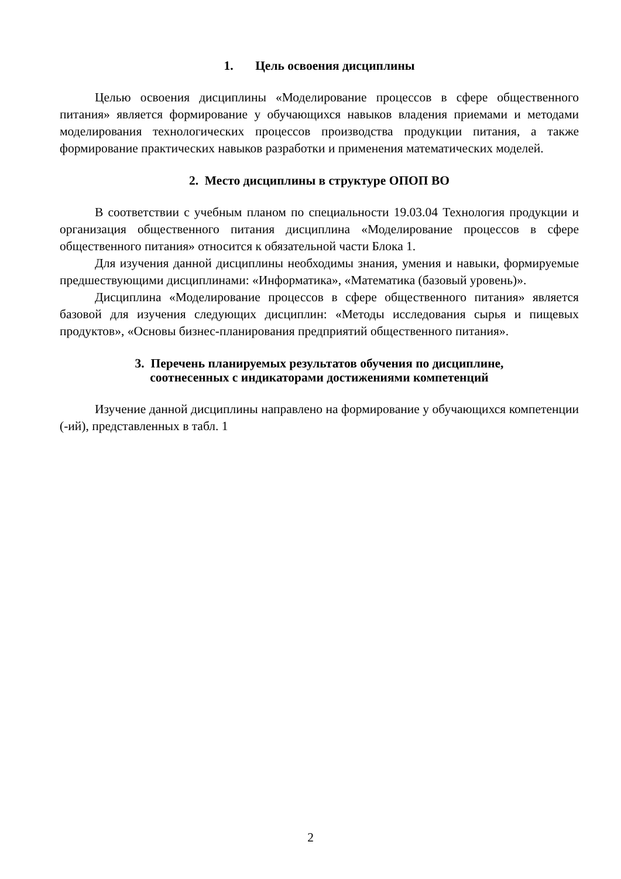1. Цель освоения дисциплины
Целью освоения дисциплины «Моделирование процессов в сфере общественного питания» является формирование у обучающихся навыков владения приемами и методами моделирования технологических процессов производства продукции питания, а также формирование практических навыков разработки и применения математических моделей.
2. Место дисциплины в структуре ОПОП ВО
В соответствии с учебным планом по специальности 19.03.04 Технология продукции и организация общественного питания дисциплина «Моделирование процессов в сфере общественного питания» относится к обязательной части Блока 1.
Для изучения данной дисциплины необходимы знания, умения и навыки, формируемые предшествующими дисциплинами: «Информатика», «Математика (базовый уровень)».
Дисциплина «Моделирование процессов в сфере общественного питания» является базовой для изучения следующих дисциплин: «Методы исследования сырья и пищевых продуктов», «Основы бизнес-планирования предприятий общественного питания».
3. Перечень планируемых результатов обучения по дисциплине,
соотнесенных с индикаторами достижениями компетенций
Изучение данной дисциплины направлено на формирование у обучающихся компетенции (-ий), представленных в табл. 1
2